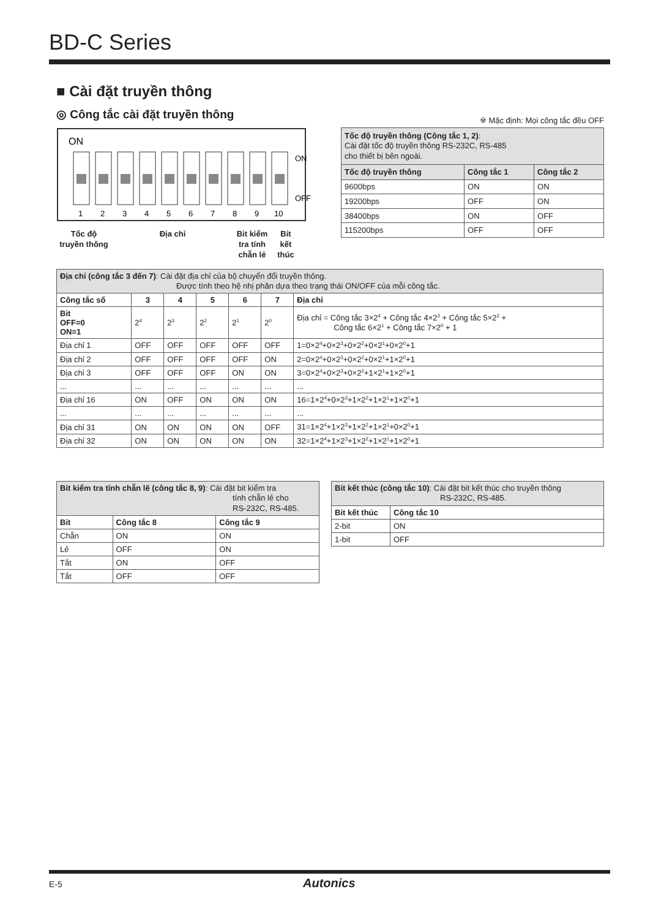BD-C Series
■ Cài đặt truyền thông
◎ Công tắc cài đặt truyền thông
※ Mặc định: Mọi công tắc đều OFF
ON
ON
OFF
1
2
3
4
5
6
7
8
9
10
Tốc độ
truyền thông
Địa chỉ Bit kiểm
tra tính
chẵn lẻ
Bit
kết
thúc
| Tốc độ truyền thông (Công tắc 1, 2) : Cài đặt tốc độ truyền thông RS-232C, RS-485 cho thiết bị bên ngoài. | | |
| Tốc độ truyền thông | Công tắc 1 | Công tắc 2 |
| 9600bps | ON | ON |
| 19200bps | OFF | ON |
| 38400bps | ON | OFF |
| 115200bps | OFF | OFF |
| Địa chỉ (công tắc 3 đến 7) : Cài đặt địa chỉ của bộ chuyển đổi truyền thông. Được tính theo hệ nhị phân dựa theo trạng thái ON/OFF của mỗi công tắc. | | | | | | |
| Công tắc số | 3 | 4 | 5 | 6 | 7 | Địa chỉ |
| Bit OFF=0 ON=1 | 2<sup>4</sup> | 2<sup>3</sup> | 2<sup>2</sup> | 2<sup>1</sup> | 2<sup>0</sup> | Địa chỉ = Công tắc 3×2<sup>4</sup> + Công tắc 4×2<sup>3</sup> + Công tắc 5×2<sup>2</sup> + Công tắc 6×2<sup>1</sup> + Công tắc 7×2<sup>0</sup> + 1 |
| Địa chỉ 1 | OFF | OFF | OFF | OFF | OFF | 1=0×2<sup>4</sup>+0×2<sup>3</sup>+0×2<sup>2</sup>+0×2<sup>1</sup>+0×2<sup>0</sup>+1 |
| Địa chỉ 2 | OFF | OFF | OFF | OFF | ON | 2=0×2<sup>4</sup>+0×2<sup>3</sup>+0×2<sup>2</sup>+0×2<sup>1</sup>+1×2<sup>0</sup>+1 |
| Địa chỉ 3 | OFF | OFF | OFF | ON | ON | 3=0×2<sup>4</sup>+0×2<sup>3</sup>+0×2<sup>2</sup>+1×2<sup>1</sup>+1×2<sup>0</sup>+1 |
| ... | ... | ... | ... | ... | ... | ... |
| Địa chỉ 16 | ON | OFF | ON | ON | ON | 16=1×2<sup>4</sup>+0×2<sup>3</sup>+1×2<sup>2</sup>+1×2<sup>1</sup>+1×2<sup>0</sup>+1 |
| ... | ... | ... | ... | ... | ... | ... |
| Địa chỉ 31 | ON | ON | ON | ON | OFF | 31=1×2<sup>4</sup>+1×2<sup>3</sup>+1×2<sup>2</sup>+1×2<sup>1</sup>+0×2<sup>0</sup>+1 |
| Địa chỉ 32 | ON | ON | ON | ON | ON | 32=1×2<sup>4</sup>+1×2<sup>3</sup>+1×2<sup>2</sup>+1×2<sup>1</sup>+1×2<sup>0</sup>+1 |
| Bit kiểm tra tính chẵn lẽ (công tắc 8, 9) : Cài đặt bit kiểm tra tính chẵn lẻ cho RS-232C, RS-485. | | |
| Bit | Công tắc 8 | Công tắc 9 |
| Chẵn | ON | ON |
| Lẻ | OFF | ON |
| Tắt | ON | OFF |
| Tắt | OFF | OFF |
| Bit kết thúc (công tắc 10) : Cài đặt bit kết thúc cho truyền thông RS-232C, RS-485. | |
| Bit kết thúc | Công tắc 10 |
| 2-bit | ON |
| 1-bit | OFF |
E-5 Autonics